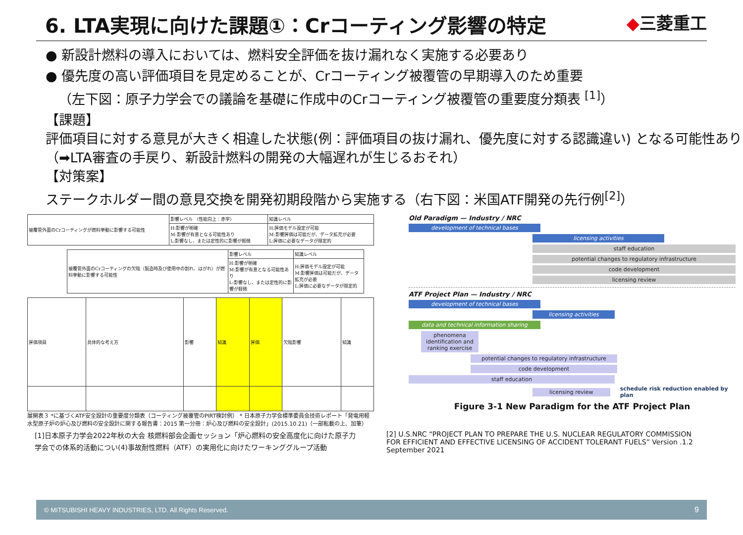6. LTA実現に向けた課題①：Crコーティング影響の特定
◆三菱重工
● 新設計燃料の導入においては、燃料安全評価を抜け漏れなく実施する必要あり
● 優先度の高い評価項目を見定めることが、Crコーティング被覆管の早期導入のため重要
（左下図：原子力学会での議論を基礎に作成中のCrコーティング被覆管の重要度分類表 <sup>[1]</sup>）
【課題】
評価項目に対する意見が大きく相違した状態(例：評価項目の抜け漏れ、優先度に対する認識違い) となる可能性あり（➡LTA審査の手戻り、新設計燃料の開発の大幅遅れが生じるおそれ）
【対策案】
ステークホルダー間の意見交換を開発初期段階から実施する（右下図：米国ATF開発の先行例<sup>[2]</sup>）
| 被覆管外面のCrコーティングが燃料挙動に影響する可能性 | 影響レベル （性能向上：赤字） | 知識レベル |
| | H:影響が明確 M:影響が有意となる可能性あり L:影響なし、または定性的に影響が軽微 | H:評価モデル設定が可能 M:影響評価は可能だが、データ拡充が必要 L:評価に必要なデータが限定的 |
| 被覆管外面のCrコーティングの欠陥（製造時及び使用中の割れ、はがれ）が燃料挙動に影響する可能性 | 影響レベル | 知識レベル |
| | H:影響が明確 M:影響が有意となる可能性あり L:影響なし、または定性的に影響が軽微 | H:評価モデル設定が可能 M:影響評価は可能だが、データ拡充が必要 L:評価に必要なデータが限定的 |
| 評価項目 | 具体的な考え方 | 影響 | 知識 | 評価 | 欠陥影響 | 知識 |
展開表３ *に基づくATF安全設計の重要度分類表（コーティング被覆管のPIRT検討例） * 日本原子力学会標準委員会技術レポート「発電用軽水型原子炉の炉心及び燃料の安全設計に関する報告書：2015 第一分冊：炉心及び燃料の安全設計」(2015.10.21)（一部転載の上、加筆）
Old Paradigm — Industry / NRC
development of technical bases
licensing activities
staff education
potential changes to regulatory infrastructure
code development
licensing review
ATF Project Plan — Industry / NRC
development of technical bases
licensing activities
data and technical information sharing
phenomena identification and ranking exercise
potential changes to regulatory infrastructure
code development
staff education
licensing review
schedule risk reduction enabled by plan
Figure 3-1 New Paradigm for the ATF Project Plan
[1]日本原子力学会2022年秋の大会 核燃料部会企画セッション「炉心燃料の安全高度化に向けた原子力学会での体系的活動につい(4)事故耐性燃料（ATF）の実用化に向けたワーキンググループ活動
[2] U.S.NRC “PROJECT PLAN TO PREPARE THE U.S. NUCLEAR REGULATORY COMMISSION FOR EFFICIENT AND EFFECTIVE LICENSING OF ACCIDENT TOLERANT FUELS” Version .1.2 September 2021
© MITSUBISHI HEAVY INDUSTRIES, LTD. All Rights Reserved. 9